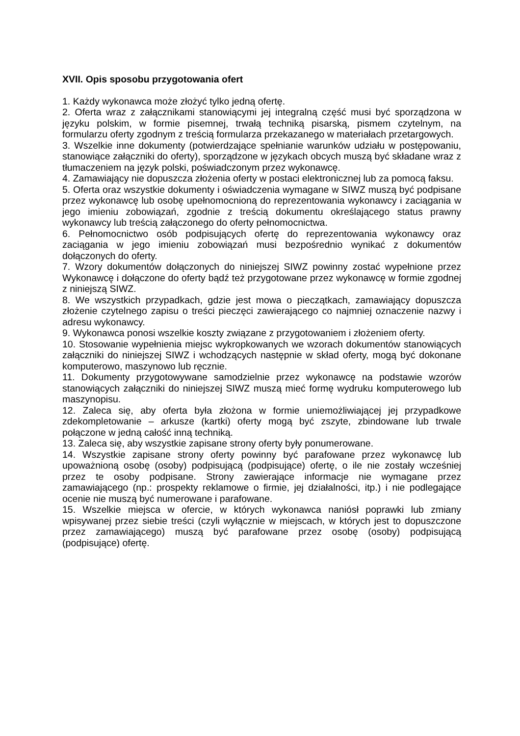XVII. Opis sposobu przygotowania ofert
1. Każdy wykonawca może złożyć tylko jedną ofertę.
2. Oferta wraz z załącznikami stanowiącymi jej integralną część musi być sporządzona w języku polskim, w formie pisemnej, trwałą techniką pisarską, pismem czytelnym, na formularzu oferty zgodnym z treścią formularza przekazanego w materiałach przetargowych.
3. Wszelkie inne dokumenty (potwierdzające spełnianie warunków udziału w postępowaniu, stanowiące załączniki do oferty), sporządzone w językach obcych muszą być składane wraz z tłumaczeniem na język polski, poświadczonym przez wykonawcę.
4. Zamawiający nie dopuszcza złożenia oferty w postaci elektronicznej lub za pomocą faksu.
5. Oferta oraz wszystkie dokumenty i oświadczenia wymagane w SIWZ muszą być podpisane przez wykonawcę lub osobę upełnomocnioną do reprezentowania wykonawcy i zaciągania w jego imieniu zobowiązań, zgodnie z treścią dokumentu określającego status prawny wykonawcy lub treścią załączonego do oferty pełnomocnictwa.
6. Pełnomocnictwo osób podpisujących ofertę do reprezentowania wykonawcy oraz zaciągania w jego imieniu zobowiązań musi bezpośrednio wynikać z dokumentów dołączonych do oferty.
7. Wzory dokumentów dołączonych do niniejszej SIWZ powinny zostać wypełnione przez Wykonawcę i dołączone do oferty bądź też przygotowane przez wykonawcę w formie zgodnej z niniejszą SIWZ.
8. We wszystkich przypadkach, gdzie jest mowa o pieczątkach, zamawiający dopuszcza złożenie czytelnego zapisu o treści pieczęci zawierającego co najmniej oznaczenie nazwy i adresu wykonawcy.
9. Wykonawca ponosi wszelkie koszty związane z przygotowaniem i złożeniem oferty.
10. Stosowanie wypełnienia miejsc wykropkowanych we wzorach dokumentów stanowiących załączniki do niniejszej SIWZ i wchodzących następnie w skład oferty, mogą być dokonane komputerowo, maszynowo lub ręcznie.
11. Dokumenty przygotowywane samodzielnie przez wykonawcę na podstawie wzorów stanowiących załączniki do niniejszej SIWZ muszą mieć formę wydruku komputerowego lub maszynopisu.
12. Zaleca się, aby oferta była złożona w formie uniemożliwiającej jej przypadkowe zdekompletowanie – arkusze (kartki) oferty mogą być zszyte, zbindowane lub trwale połączone w jedną całość inną techniką.
13. Zaleca się, aby wszystkie zapisane strony oferty były ponumerowane.
14. Wszystkie zapisane strony oferty powinny być parafowane przez wykonawcę lub upoważnioną osobę (osoby) podpisującą (podpisujące) ofertę, o ile nie zostały wcześniej przez te osoby podpisane. Strony zawierające informacje nie wymagane przez zamawiającego (np.: prospekty reklamowe o firmie, jej działalności, itp.) i nie podlegające ocenie nie muszą być numerowane i parafowane.
15. Wszelkie miejsca w ofercie, w których wykonawca naniósł poprawki lub zmiany wpisywanej przez siebie treści (czyli wyłącznie w miejscach, w których jest to dopuszczone przez zamawiającego) muszą być parafowane przez osobę (osoby) podpisującą (podpisujące) ofertę.